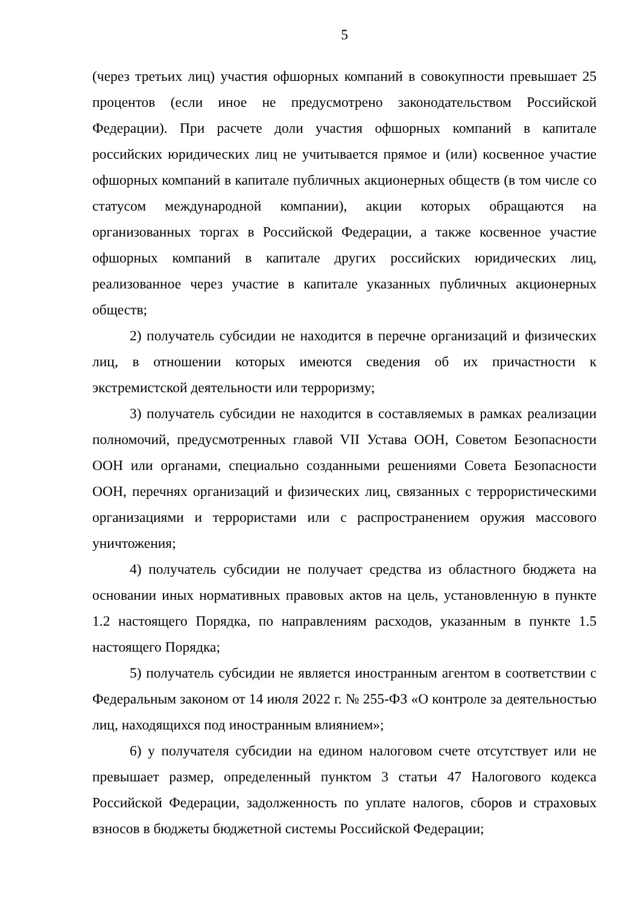5
(через третьих лиц) участия офшорных компаний в совокупности превышает 25 процентов (если иное не предусмотрено законодательством Российской Федерации). При расчете доли участия офшорных компаний в капитале российских юридических лиц не учитывается прямое и (или) косвенное участие офшорных компаний в капитале публичных акционерных обществ (в том числе со статусом международной компании), акции которых обращаются на организованных торгах в Российской Федерации, а также косвенное участие офшорных компаний в капитале других российских юридических лиц, реализованное через участие в капитале указанных публичных акционерных обществ;
2) получатель субсидии не находится в перечне организаций и физических лиц, в отношении которых имеются сведения об их причастности к экстремистской деятельности или терроризму;
3) получатель субсидии не находится в составляемых в рамках реализации полномочий, предусмотренных главой VII Устава ООН, Советом Безопасности ООН или органами, специально созданными решениями Совета Безопасности ООН, перечнях организаций и физических лиц, связанных с террористическими организациями и террористами или с распространением оружия массового уничтожения;
4) получатель субсидии не получает средства из областного бюджета на основании иных нормативных правовых актов на цель, установленную в пункте 1.2 настоящего Порядка, по направлениям расходов, указанным в пункте 1.5 настоящего Порядка;
5) получатель субсидии не является иностранным агентом в соответствии с Федеральным законом от 14 июля 2022 г. № 255-ФЗ «О контроле за деятельностью лиц, находящихся под иностранным влиянием»;
6) у получателя субсидии на едином налоговом счете отсутствует или не превышает размер, определенный пунктом 3 статьи 47 Налогового кодекса Российской Федерации, задолженность по уплате налогов, сборов и страховых взносов в бюджеты бюджетной системы Российской Федерации;